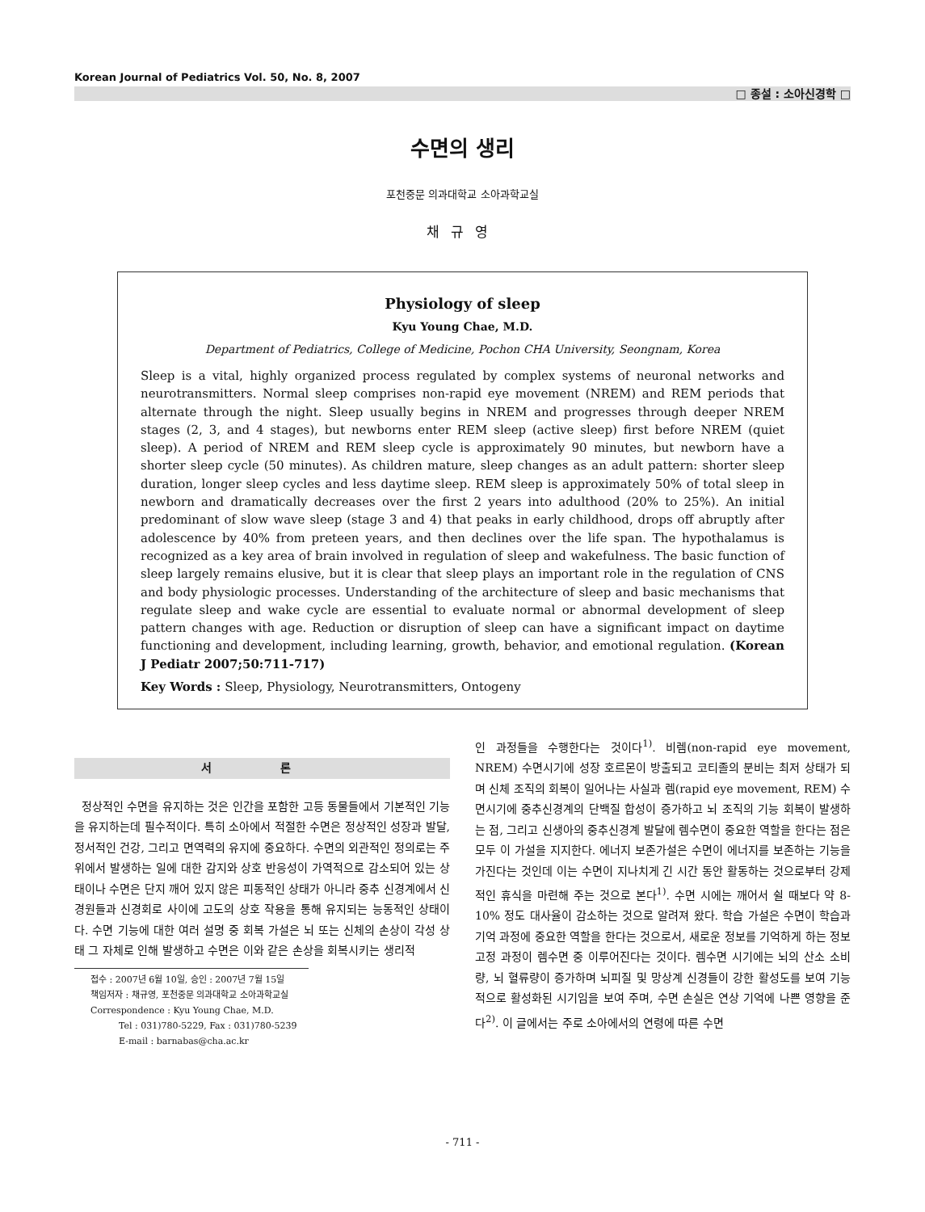Korean Journal of Pediatrics Vol. 50, No. 8, 2007
□ 종설 : 소아신경학 □
수면의 생리
포천중문 의과대학교 소아과학교실
채규영
Physiology of sleep
Kyu Young Chae, M.D.
Department of Pediatrics, College of Medicine, Pochon CHA University, Seongnam, Korea
Sleep is a vital, highly organized process regulated by complex systems of neuronal networks and neurotransmitters. Normal sleep comprises non-rapid eye movement (NREM) and REM periods that alternate through the night. Sleep usually begins in NREM and progresses through deeper NREM stages (2, 3, and 4 stages), but newborns enter REM sleep (active sleep) first before NREM (quiet sleep). A period of NREM and REM sleep cycle is approximately 90 minutes, but newborn have a shorter sleep cycle (50 minutes). As children mature, sleep changes as an adult pattern: shorter sleep duration, longer sleep cycles and less daytime sleep. REM sleep is approximately 50% of total sleep in newborn and dramatically decreases over the first 2 years into adulthood (20% to 25%). An initial predominant of slow wave sleep (stage 3 and 4) that peaks in early childhood, drops off abruptly after adolescence by 40% from preteen years, and then declines over the life span. The hypothalamus is recognized as a key area of brain involved in regulation of sleep and wakefulness. The basic function of sleep largely remains elusive, but it is clear that sleep plays an important role in the regulation of CNS and body physiologic processes. Understanding of the architecture of sleep and basic mechanisms that regulate sleep and wake cycle are essential to evaluate normal or abnormal development of sleep pattern changes with age. Reduction or disruption of sleep can have a significant impact on daytime functioning and development, including learning, growth, behavior, and emotional regulation. (Korean J Pediatr 2007;50:711-717)
Key Words : Sleep, Physiology, Neurotransmitters, Ontogeny
서 론
정상적인 수면을 유지하는 것은 인간을 포함한 고등 동물들에서 기본적인 기능을 유지하는데 필수적이다. 특히 소아에서 적절한 수면은 정상적인 성장과 발달, 정서적인 건강, 그리고 면역력의 유지에 중요하다. 수면의 외관적인 정의로는 주위에서 발생하는 일에 대한 감지와 상호 반응성이 가역적으로 감소되어 있는 상태이나 수면은 단지 깨어 있지 않은 피동적인 상태가 아니라 중추 신경계에서 신경원들과 신경회로 사이에 고도의 상호 작용을 통해 유지되는 능동적인 상태이다. 수면 기능에 대한 여러 설명 중 회복 가설은 뇌 또는 신체의 손상이 각성 상태 그 자체로 인해 발생하고 수면은 이와 같은 손상을 회복시키는 생리적
접수 : 2007년 6월 10일, 승인 : 2007년 7월 15일
책임저자 : 채규영, 포천중문 의과대학교 소아과학교실
Correspondence : Kyu Young Chae, M.D.
Tel : 031)780-5229, Fax : 031)780-5239
E-mail : barnabas@cha.ac.kr
인 과정들을 수행한다는 것이다<sup>1)</sup>. 비렘(non-rapid eye movement, NREM) 수면시기에 성장 호르몬이 방출되고 코티졸의 분비는 최저 상태가 되며 신체 조직의 회복이 일어나는 사실과 렘(rapid eye movement, REM) 수면시기에 중추신경계의 단백질 합성이 증가하고 뇌 조직의 기능 회복이 발생하는 점, 그리고 신생아의 중추신경계 발달에 렘수면이 중요한 역할을 한다는 점은 모두 이 가설을 지지한다. 에너지 보존가설은 수면이 에너지를 보존하는 기능을 가진다는 것인데 이는 수면이 지나치게 긴 시간 동안 활동하는 것으로부터 강제적인 휴식을 마련해 주는 것으로 본다<sup>1)</sup>. 수면 시에는 깨어서 쉴 때보다 약 8-10% 정도 대사율이 감소하는 것으로 알려져 왔다. 학습 가설은 수면이 학습과 기억 과정에 중요한 역할을 한다는 것으로서, 새로운 정보를 기억하게 하는 정보 고정 과정이 렘수면 중 이루어진다는 것이다. 렘수면 시기에는 뇌의 산소 소비량, 뇌 혈류량이 증가하며 뇌피질 및 망상계 신경들이 강한 활성도를 보여 기능적으로 활성화된 시기임을 보여 주며, 수면 손실은 연상 기억에 나쁜 영향을 준다<sup>2)</sup>. 이 글에서는 주로 소아에서의 연령에 따른 수면
- 711 -